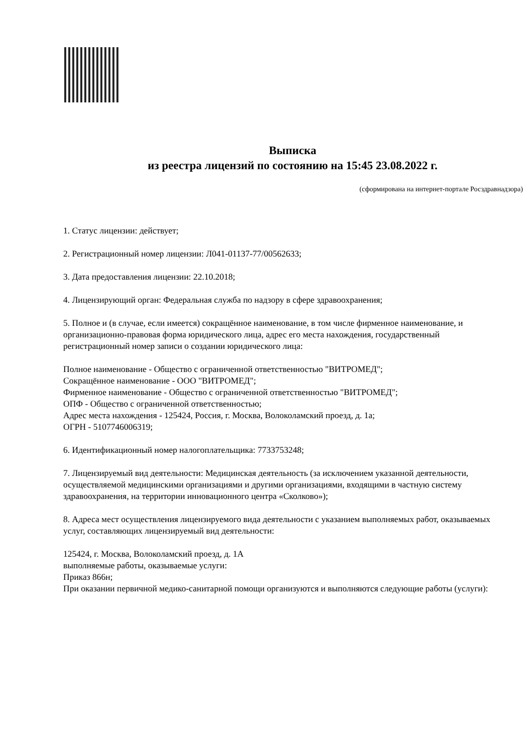Выписка
из реестра лицензий по состоянию на 15:45 23.08.2022 г.
(сформирована на интернет-портале Росздравнадзора)
1. Статус лицензии: действует;
2. Регистрационный номер лицензии: Л041-01137-77/00562633;
3. Дата предоставления лицензии: 22.10.2018;
4. Лицензирующий орган: Федеральная служба по надзору в сфере здравоохранения;
5. Полное и (в случае, если имеется) сокращённое наименование, в том числе фирменное наименование, и организационно-правовая форма юридического лица, адрес его места нахождения, государственный регистрационный номер записи о создании юридического лица:
Полное наименование - Общество с ограниченной ответственностью "ВИТРОМЕД";
Сокращённое наименование - ООО "ВИТРОМЕД";
Фирменное наименование - Общество с ограниченной ответственностью "ВИТРОМЕД";
ОПФ - Общество с ограниченной ответственностью;
Адрес места нахождения - 125424, Россия, г. Москва, Волоколамский проезд, д. 1а;
ОГРН - 5107746006319;
6. Идентификационный номер налогоплательщика: 7733753248;
7. Лицензируемый вид деятельности: Медицинская деятельность (за исключением указанной деятельности, осуществляемой медицинскими организациями и другими организациями, входящими в частную систему здравоохранения, на территории инновационного центра «Сколково»);
8. Адреса мест осуществления лицензируемого вида деятельности с указанием выполняемых работ, оказываемых услуг, составляющих лицензируемый вид деятельности:
125424, г. Москва, Волоколамский проезд, д. 1А
выполняемые работы, оказываемые услуги:
Приказ 866н;
При оказании первичной медико-санитарной помощи организуются и выполняются следующие работы (услуги):